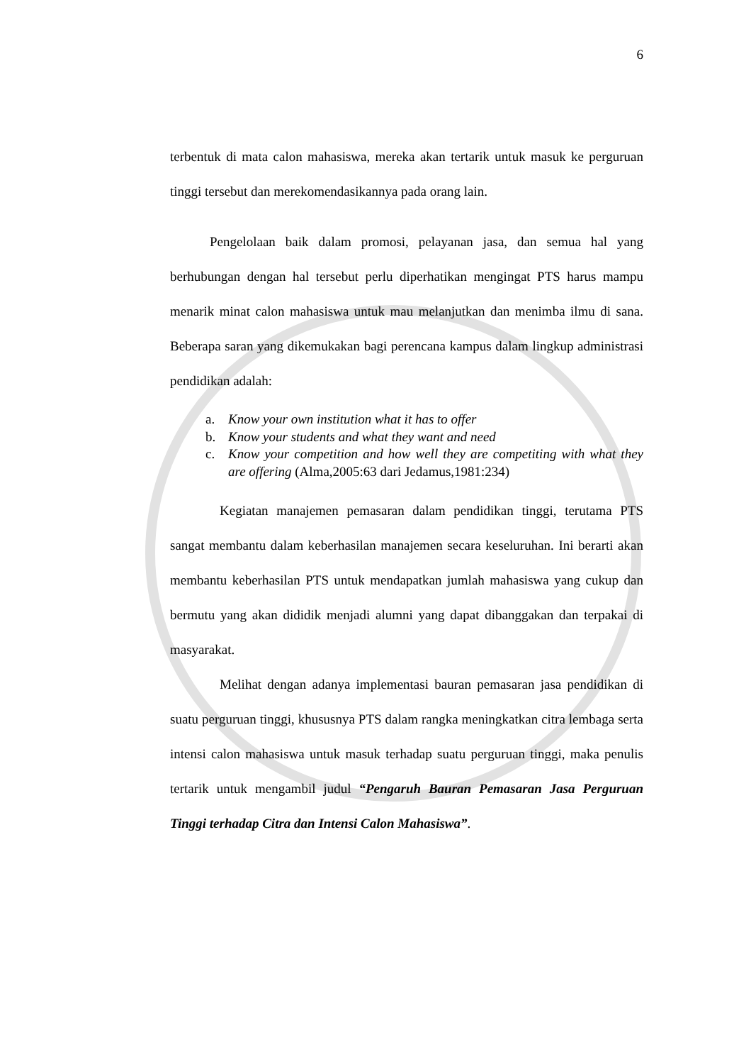6
terbentuk di mata calon mahasiswa, mereka akan tertarik untuk masuk ke perguruan tinggi tersebut dan merekomendasikannya pada orang lain.
Pengelolaan baik dalam promosi, pelayanan jasa, dan semua hal yang berhubungan dengan hal tersebut perlu diperhatikan mengingat PTS harus mampu menarik minat calon mahasiswa untuk mau melanjutkan dan menimba ilmu di sana. Beberapa saran yang dikemukakan bagi perencana kampus dalam lingkup administrasi pendidikan adalah:
a. Know your own institution what it has to offer
b. Know your students and what they want and need
c. Know your competition and how well they are competiting with what they are offering (Alma,2005:63 dari Jedamus,1981:234)
Kegiatan manajemen pemasaran dalam pendidikan tinggi, terutama PTS sangat membantu dalam keberhasilan manajemen secara keseluruhan. Ini berarti akan membantu keberhasilan PTS untuk mendapatkan jumlah mahasiswa yang cukup dan bermutu yang akan dididik menjadi alumni yang dapat dibanggakan dan terpakai di masyarakat.
Melihat dengan adanya implementasi bauran pemasaran jasa pendidikan di suatu perguruan tinggi, khususnya PTS dalam rangka meningkatkan citra lembaga serta intensi calon mahasiswa untuk masuk terhadap suatu perguruan tinggi, maka penulis tertarik untuk mengambil judul “Pengaruh Bauran Pemasaran Jasa Perguruan Tinggi terhadap Citra dan Intensi Calon Mahasiswa”.